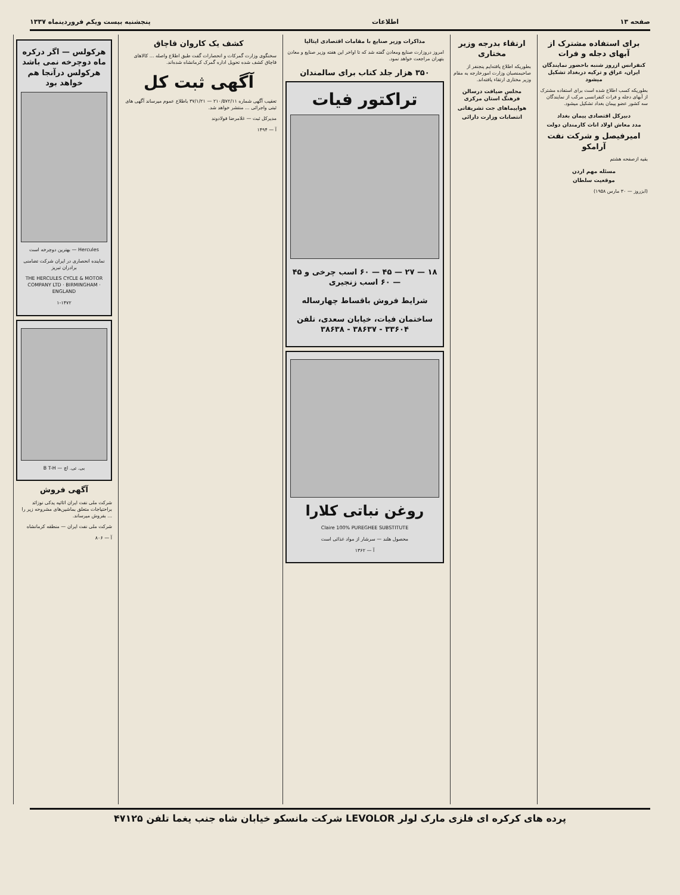صفحه ۱۳ اطلاعات پنجشنبه بیست ویکم فروردینماه ۱۳۳۷
برای استفاده مشترک از آبهای دجله و فرات
کنفرانس ازروز شنبه باحضور نمایندگان ایران، عراق و ترکیه دربغداد تشکیل میشود
بطوریکه کسب اطلاع شده است برای استفاده مشترک از آبهای دجله و فرات کنفرانسی مرکب از نمایندگان سه کشور عضو پیمان بغداد تشکیل میشود.
دبیرکل اقتصادی پیمان بغداد
مدد معاش اولاد اناث کارمندان دولت
امیرفیصل و شرکت نفت آرامکو
بقیه ازصفحه هشتم
مسئله مهم اردن
موقعیت سلطان
(ابزروز — ۳۰ مارس ۱۹۵۸)
ارتقاء بدرجه وزیر مختاری
بطوریکه اطلاع یافته‌ایم پنجنفر از صاحبمنصبان وزارت امورخارجه به مقام وزیر مختاری ارتقاء یافته‌اند.
مجلس ضیافت درسالن فرهنگ استان مرکزی
هواپیماهای جت تشریفاتی
انتصابات وزارت دارائی
مذاکرات وزیر صنایع با مقامات اقتصادی ایتالیا
امروز دروزارت صنایع ومعادن گفته شد که تا اواخر این هفته وزیر صنایع و معادن بتهران مراجعت خواهد نمود.
۳۵۰ هزار جلد کتاب برای سالمندان
تراکتور فیات
۱۸ — ۲۷ — ۴۵ — ۶۰ اسب چرخی و ۴۵ — ۶۰ اسب زنجیری
شرایط فروش باقساط چهارساله
ساختمان فیات، خیابان سعدی، تلفن ۳۳۶۰۴ - ۳۸۶۳۷ - ۳۸۶۳۸
روغن نباتی کلارا
Claire 100% PUREGHEE SUBSTITUTE
محصول هلند — سرشار از مواد غذائی است
آ — ۱۳۶۲
کشف یک کاروان قاچاق
سخنگوی وزارت گمرکات و انحصارات گفت طبق اطلاع واصله ... کالاهای قاچاق کشف شده تحویل اداره گمرک کرمانشاه شده‌اند.
آگهی ثبت کل
تعقیب آگهی شماره ۲۱۰/۵۷۲/۱۱ — ۳۷/۱/۲۱ باطلاع عموم میرساند آگهی های ثبتی واجرائی ... منتشر خواهد شد.
مدیرکل ثبت — غلامرضا فولادوند
آ — ۱۴۹۴
هرکولس — اگر درکره ماه دوچرخه نمی باشد هرکولس درآنجا هم خواهد بود
Hercules — بهترین دوچرخه است
نماینده انحصاری در ایران شرکت تضامنی برادران تبریز
THE HERCULES CYCLE & MOTOR COMPANY LTD · BIRMINGHAM · ENGLAND
۱-۱۴۷۲
بی. تی. اچ — B T-H
آگهی فروش
شرکت ملی نفت ایران اثاثیه یدکی نوزائد براحتیاجات متعلق بماشین‌های مشروحه زیر را ... بفروش میرساند.
شرکت ملی نفت ایران — منطقه کرمانشاه
آ — ۸۰۶
پرده های کرکره ای فلزی مارک لولر LEVOLOR شرکت مانسکو خیابان شاه جنب یغما تلفن ۴۷۱۲۵